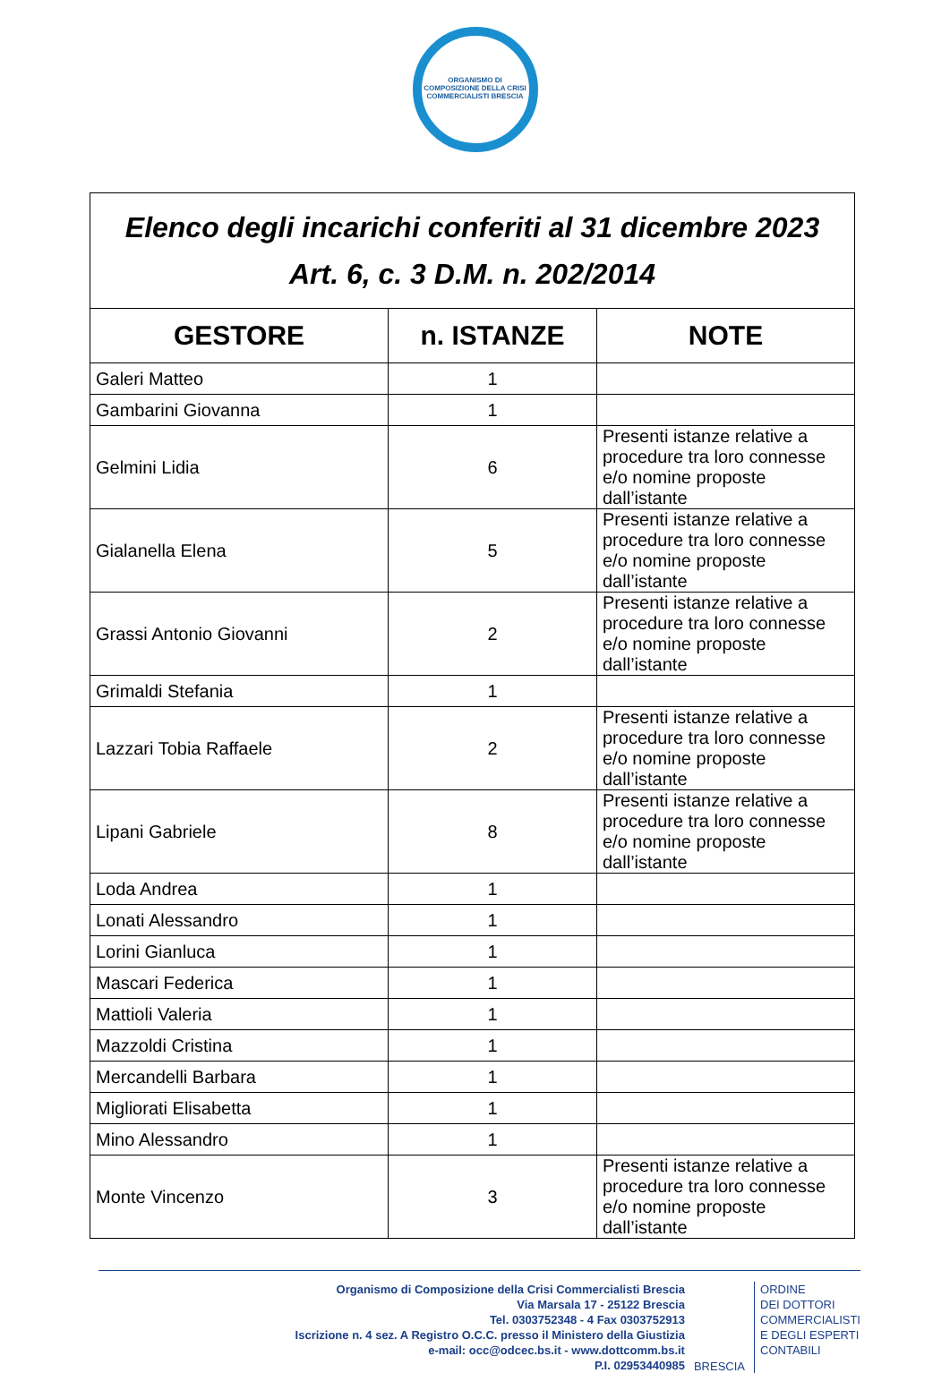ORGANISMO DI COMPOSIZIONE DELLA CRISI
COMMERCIALISTI BRESCIA
| Elenco degli incarichi conferiti al 31 dicembre 2023 Art. 6, c. 3 D.M. n. 202/2014 | | |
| GESTORE | n. ISTANZE | NOTE |
| Galeri Matteo | 1 | |
| Gambarini Giovanna | 1 | |
| Gelmini Lidia | 6 | Presenti istanze relative a procedure tra loro connesse e/o nomine proposte dall’istante |
| Gialanella Elena | 5 | Presenti istanze relative a procedure tra loro connesse e/o nomine proposte dall’istante |
| Grassi Antonio Giovanni | 2 | Presenti istanze relative a procedure tra loro connesse e/o nomine proposte dall’istante |
| Grimaldi Stefania | 1 | |
| Lazzari Tobia Raffaele | 2 | Presenti istanze relative a procedure tra loro connesse e/o nomine proposte dall’istante |
| Lipani Gabriele | 8 | Presenti istanze relative a procedure tra loro connesse e/o nomine proposte dall’istante |
| Loda Andrea | 1 | |
| Lonati Alessandro | 1 | |
| Lorini Gianluca | 1 | |
| Mascari Federica | 1 | |
| Mattioli Valeria | 1 | |
| Mazzoldi Cristina | 1 | |
| Mercandelli Barbara | 1 | |
| Migliorati Elisabetta | 1 | |
| Mino Alessandro | 1 | |
| Monte Vincenzo | 3 | Presenti istanze relative a procedure tra loro connesse e/o nomine proposte dall’istante |
Organismo di Composizione della Crisi Commercialisti Brescia
Via Marsala 17 - 25122 Brescia
Tel. 0303752348 - 4 Fax 0303752913
Iscrizione n. 4 sez. A Registro O.C.C. presso il Ministero della Giustizia
e-mail: occ@odcec.bs.it - www.dottcomm.bs.it
P.I. 02953440985
BRESCIA
ORDINE
DEI DOTTORI
COMMERCIALISTI
E DEGLI ESPERTI
CONTABILI